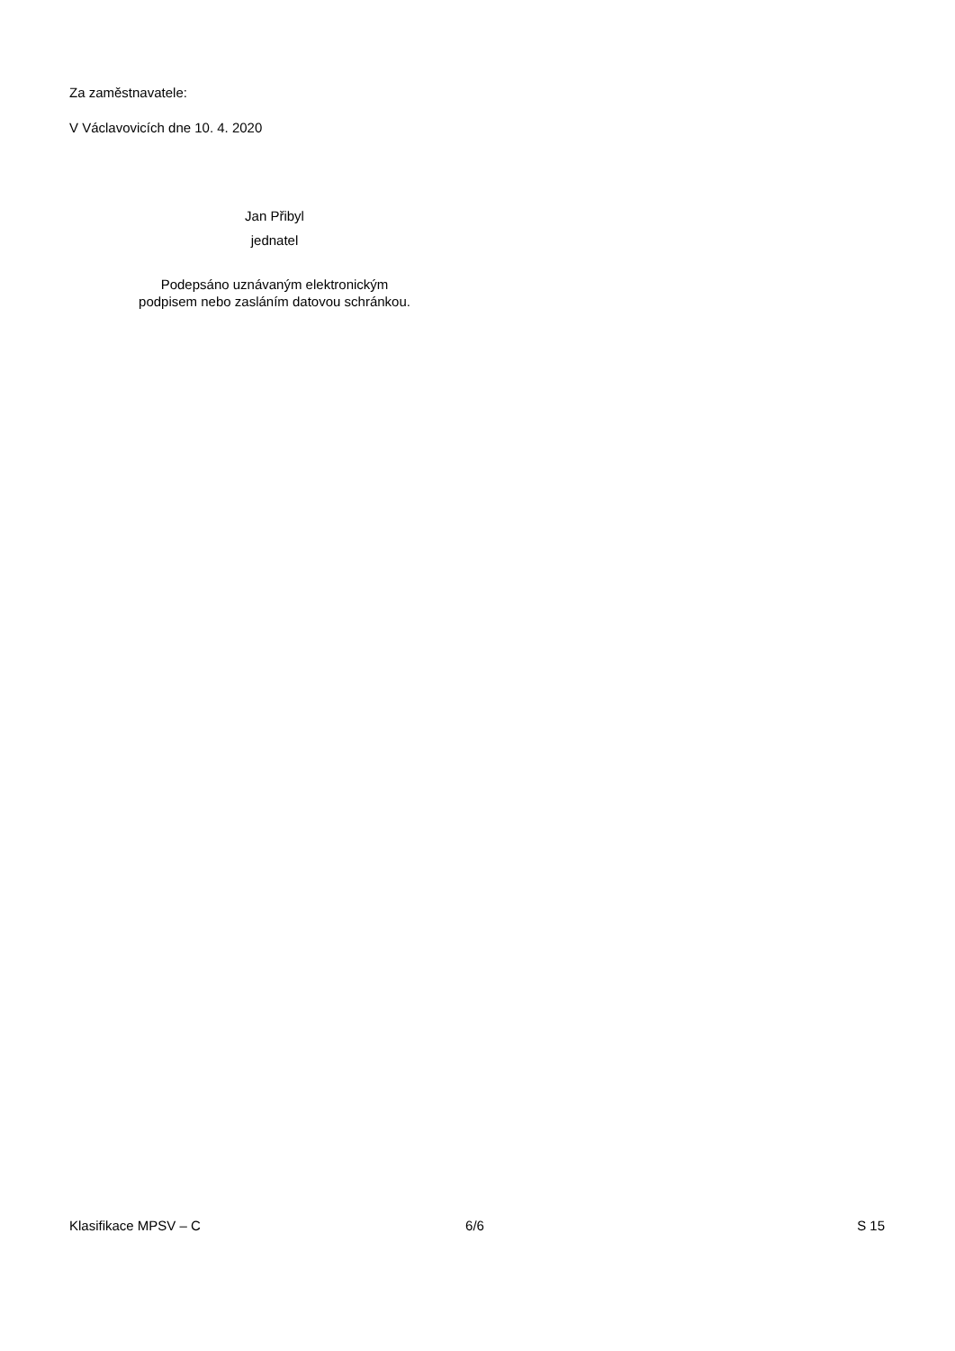Za zaměstnavatele:
V Václavovicích dne 10. 4. 2020
Jan Přibyl
jednatel
Podepsáno uznávaným elektronickým
podpisem nebo zasláním datovou schránkou.
Klasifikace MPSV – C 6/6 S 15